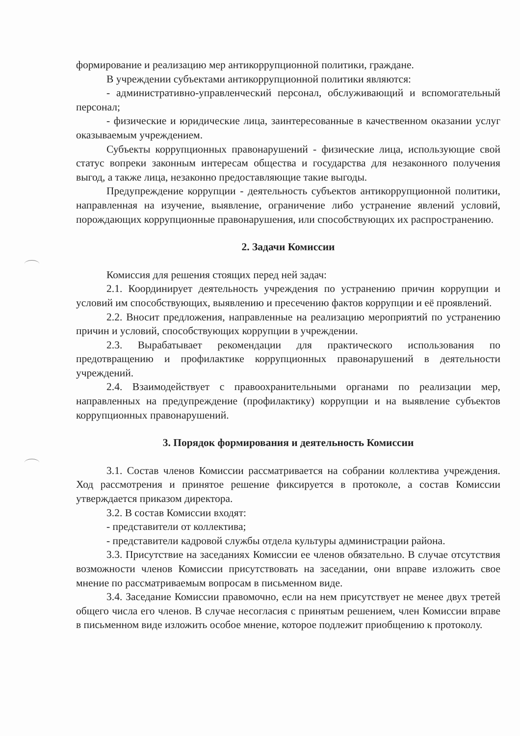формирование и реализацию мер антикоррупционной политики, граждане.
В учреждении субъектами антикоррупционной политики являются:
- административно-управленческий персонал, обслуживающий и вспомогательный персонал;
- физические и юридические лица, заинтересованные в качественном оказании услуг оказываемым учреждением.
Субъекты коррупционных правонарушений - физические лица, использующие свой статус вопреки законным интересам общества и государства для незаконного получения выгод, а также лица, незаконно предоставляющие такие выгоды.
Предупреждение коррупции - деятельность субъектов антикоррупционной политики, направленная на изучение, выявление, ограничение либо устранение явлений условий, порождающих коррупционные правонарушения, или способствующих их распространению.
2. Задачи Комиссии
Комиссия для решения стоящих перед ней задач:
2.1. Координирует деятельность учреждения по устранению причин коррупции и условий им способствующих, выявлению и пресечению фактов коррупции и её проявлений.
2.2. Вносит предложения, направленные на реализацию мероприятий по устранению причин и условий, способствующих коррупции в учреждении.
2.3. Вырабатывает рекомендации для практического использования по предотвращению и профилактике коррупционных правонарушений в деятельности учреждений.
2.4. Взаимодействует с правоохранительными органами по реализации мер, направленных на предупреждение (профилактику) коррупции и на выявление субъектов коррупционных правонарушений.
3. Порядок формирования и деятельность Комиссии
3.1. Состав членов Комиссии рассматривается на собрании коллектива учреждения. Ход рассмотрения и принятое решение фиксируется в протоколе, а состав Комиссии утверждается приказом директора.
3.2. В состав Комиссии входят:
- представители от коллектива;
- представители кадровой службы отдела культуры администрации района.
3.3. Присутствие на заседаниях Комиссии ее членов обязательно. В случае отсутствия возможности членов Комиссии присутствовать на заседании, они вправе изложить свое мнение по рассматриваемым вопросам в письменном виде.
3.4. Заседание Комиссии правомочно, если на нем присутствует не менее двух третей общего числа его членов. В случае несогласия с принятым решением, член Комиссии вправе в письменном виде изложить особое мнение, которое подлежит приобщению к протоколу.